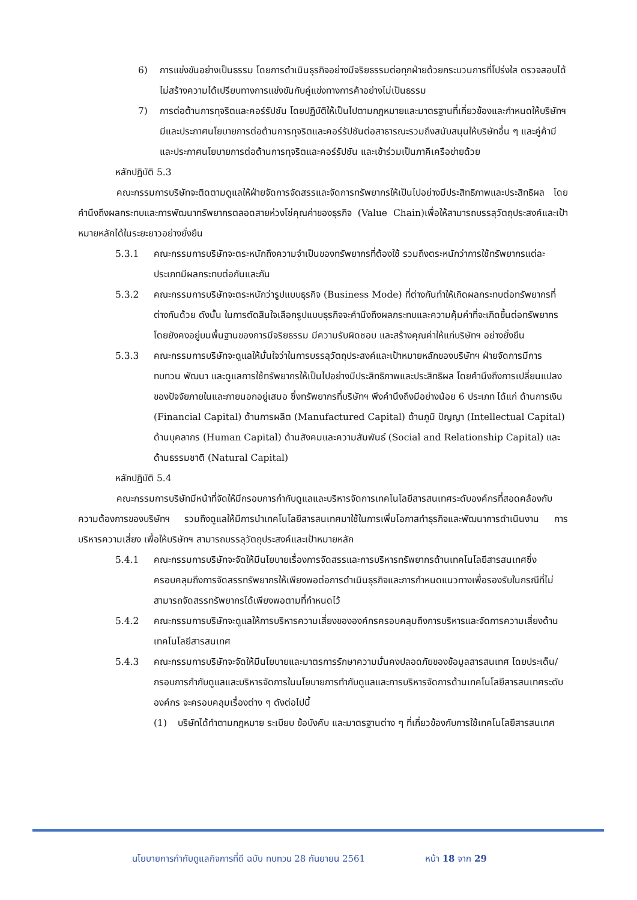6) การแข่งขันอย่างเป็นธรรม โดยการดำเนินธุรกิจอย่างมีจริยธรรมต่อทุกฝ่ายด้วยกระบวนการที่โปร่งใส ตรวจสอบได้ไม่สร้างความได้เปรียบทางการแข่งขันกับคู่แข่งทางการค้าอย่างไม่เป็นธรรม
7) การต่อต้านการทุจริตและคอร์รัปชัน โดยปฏิบัติให้เป็นไปตามกฎหมายและมาตรฐานที่เกี่ยวข้องและกำหนดให้บริษัทฯ มีและประกาศนโยบายการต่อต้านการทุจริตและคอร์รัปชันต่อสาธารณะรวมถึงสนับสนุนให้บริษัทอื่น ๆ และคู่ค้ามีและประกาศนโยบายการต่อต้านการทุจริตและคอร์รัปชัน และเข้าร่วมเป็นภาคีเครือข่ายด้วย
หลักปฏิบัติ 5.3
คณะกรรมการบริษัทจะติดตามดูแลให้ฝ่ายจัดการจัดสรรและจัดการทรัพยากรให้เป็นไปอย่างมีประสิทธิภาพและประสิทธิผล โดยคำนึงถึงผลกระทบและการพัฒนาทรัพยากรตลอดสายห่วงโซ่คุณค่าของธุรกิจ (Value Chain)เพื่อให้สามารถบรรลุวัตถุประสงค์และเป้าหมายหลักได้ในระยะยาวอย่างยั่งยืน
5.3.1 คณะกรรมการบริษัทจะตระหนักถึงความจำเป็นของทรัพยากรที่ต้องใช้ รวมถึงตระหนักว่าการใช้ทรัพยากรแต่ละประเภทมีผลกระทบต่อกันและกัน
5.3.2 คณะกรรมการบริษัทจะตระหนักว่ารูปแบบธุรกิจ (Business Mode) ที่ต่างกันทำให้เกิดผลกระทบต่อทรัพยากรที่ต่างกันด้วย ดังนั้น ในการตัดสินใจเลือกรูปแบบธุรกิจจะคำนึงถึงผลกระทบและความคุ้มค่าที่จะเกิดขึ้นต่อทรัพยากร โดยยังคงอยู่บนพื้นฐานของการมีจริยธรรม มีความรับผิดชอบ และสร้างคุณค่าให้แก่บริษัทฯ อย่างยั่งยืน
5.3.3 คณะกรรมการบริษัทจะดูแลให้มั่นใจว่าในการบรรลุวัตถุประสงค์และเป้าหมายหลักของบริษัทฯ ฝ่ายจัดการมีการทบทวน พัฒนา และดูแลการใช้ทรัพยากรให้เป็นไปอย่างมีประสิทธิภาพและประสิทธิผล โดยคำนึงถึงการเปลี่ยนแปลงของปัจจัยภายในและภายนอกอยู่เสมอ ซึ่งทรัพยากรที่บริษัทฯ พึงคำนึงถึงมีอย่างน้อย 6 ประเภท ได้แก่ ด้านการเงิน (Financial Capital) ด้านการผลิต (Manufactured Capital) ด้านภูมิ ปัญญา (Intellectual Capital) ด้านบุคลากร (Human Capital) ด้านสังคมและความสัมพันธ์ (Social and Relationship Capital) และด้านธรรมชาติ (Natural Capital)
หลักปฏิบัติ 5.4
คณะกรรมการบริษัทมีหน้าที่จัดให้มีกรอบการกำกับดูแลและบริหารจัดการเทคโนโลยีสารสนเทศระดับองค์กรที่สอดคล้องกับความต้องการของบริษัทฯ รวมถึงดูแลให้มีการนำเทคโนโลยีสารสนเทศมาใช้ในการเพิ่มโอกาสทำธุรกิจและพัฒนาการดำเนินงาน การบริหารความเสี่ยง เพื่อให้บริษัทฯ สามารถบรรลุวัตถุประสงค์และเป้าหมายหลัก
5.4.1 คณะกรรมการบริษัทจะจัดให้มีนโยบายเรื่องการจัดสรรและการบริหารทรัพยากรด้านเทคโนโลยีสารสนเทศซึ่งครอบคลุมถึงการจัดสรรทรัพยากรให้เพียงพอต่อการดำเนินธุรกิจและการกำหนดแนวทางเพื่อรองรับในกรณีที่ไม่สามารถจัดสรรทรัพยากรได้เพียงพอตามที่กำหนดไว้
5.4.2 คณะกรรมการบริษัทจะดูแลให้การบริหารความเสี่ยงขององค์กรครอบคลุมถึงการบริหารและจัดการความเสี่ยงด้านเทคโนโลยีสารสนเทศ
5.4.3 คณะกรรมการบริษัทจะจัดให้มีนโยบายและมาตรการรักษาความมั่นคงปลอดภัยของข้อมูลสารสนเทศ โดยประเด็น/กรอบการกำกับดูแลและบริหารจัดการในนโยบายการทำกับดูแลและการบริหารจัดการด้านเทคโนโลยีสารสนเทศระดับองค์กร จะครอบคลุมเรื่องต่าง ๆ ดังต่อไปนี้
(1) บริษัทได้ทำตามกฎหมาย ระเบียบ ข้อบังคับ และมาตรฐานต่าง ๆ ที่เกี่ยวข้องกับการใช้เทคโนโลยีสารสนเทศ
นโยบายการกำกับดูแลกิจการที่ดี ฉบับ ทบทวน 28 กันยายน 2561 หน้า 18 จาก 29